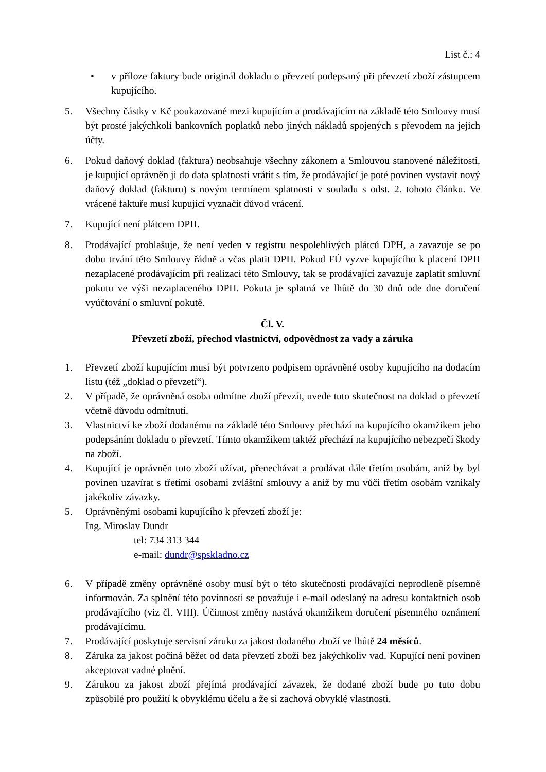List č.: 4
• v příloze faktury bude originál dokladu o převzetí podepsaný při převzetí zboží zástupcem kupujícího.
5. Všechny částky v Kč poukazované mezi kupujícím a prodávajícím na základě této Smlouvy musí být prosté jakýchkoli bankovních poplatků nebo jiných nákladů spojených s převodem na jejich účty.
6. Pokud daňový doklad (faktura) neobsahuje všechny zákonem a Smlouvou stanovené náležitosti, je kupující oprávněn ji do data splatnosti vrátit s tím, že prodávající je poté povinen vystavit nový daňový doklad (fakturu) s novým termínem splatnosti v souladu s odst. 2. tohoto článku. Ve vrácené faktuře musí kupující vyznačit důvod vrácení.
7. Kupující není plátcem DPH.
8. Prodávající prohlašuje, že není veden v registru nespolehlivých plátců DPH, a zavazuje se po dobu trvání této Smlouvy řádně a včas platit DPH. Pokud FÚ vyzve kupujícího k placení DPH nezaplacené prodávajícím při realizaci této Smlouvy, tak se prodávající zavazuje zaplatit smluvní pokutu ve výši nezaplaceného DPH. Pokuta je splatná ve lhůtě do 30 dnů ode dne doručení vyúčtování o smluvní pokutě.
Čl. V.
Převzetí zboží, přechod vlastnictví, odpovědnost za vady a záruka
1. Převzetí zboží kupujícím musí být potvrzeno podpisem oprávněné osoby kupujícího na dodacím listu (též „doklad o převzetí“).
2. V případě, že oprávněná osoba odmítne zboží převzít, uvede tuto skutečnost na doklad o převzetí včetně důvodu odmítnutí.
3. Vlastnictví ke zboží dodanému na základě této Smlouvy přechází na kupujícího okamžikem jeho podepsáním dokladu o převzetí. Tímto okamžikem taktéž přechází na kupujícího nebezpečí škody na zboží.
4. Kupující je oprávněn toto zboží užívat, přenechávat a prodávat dále třetím osobám, aniž by byl povinen uzavírat s třetími osobami zvláštní smlouvy a aniž by mu vůči třetím osobám vznikaly jakékoliv závazky.
5. Oprávněnými osobami kupujícího k převzetí zboží je:
Ing. Miroslav Dundr
tel: 734 313 344
e-mail: dundr@spskladno.cz
6. V případě změny oprávněné osoby musí být o této skutečnosti prodávající neprodleně písemně informován. Za splnění této povinnosti se považuje i e-mail odeslaný na adresu kontaktních osob prodávajícího (viz čl. VIII). Účinnost změny nastává okamžikem doručení písemného oznámení prodávajícímu.
7. Prodávající poskytuje servisní záruku za jakost dodaného zboží ve lhůtě 24 měsíců.
8. Záruka za jakost počíná běžet od data převzetí zboží bez jakýchkoliv vad. Kupující není povinen akceptovat vadné plnění.
9. Zárukou za jakost zboží přejímá prodávající závazek, že dodané zboží bude po tuto dobu způsobilé pro použití k obvyklému účelu a že si zachová obvyklé vlastnosti.